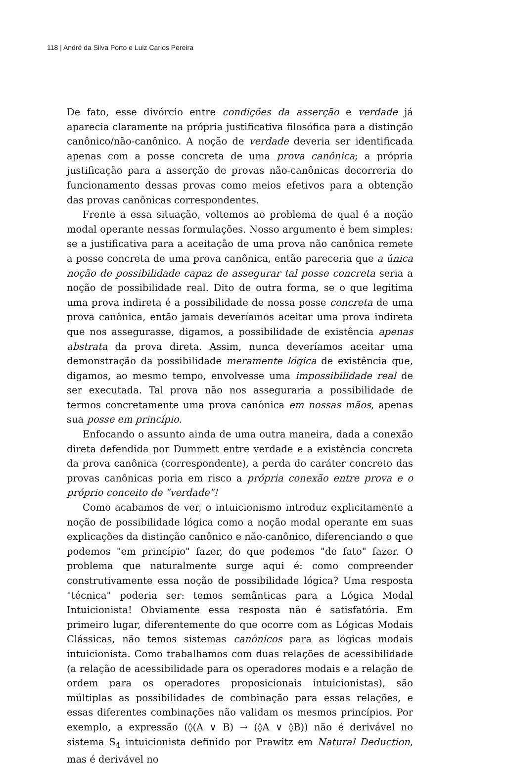118 | André da Silva Porto e Luiz Carlos Pereira
De fato, esse divórcio entre condições da asserção e verdade já aparecia claramente na própria justificativa filosófica para a distinção canônico/não-canônico. A noção de verdade deveria ser identificada apenas com a posse concreta de uma prova canônica; a própria justificação para a asserção de provas não-canônicas decorreria do funcionamento dessas provas como meios efetivos para a obtenção das provas canônicas correspondentes.
Frente a essa situação, voltemos ao problema de qual é a noção modal operante nessas formulações. Nosso argumento é bem simples: se a justificativa para a aceitação de uma prova não canônica remete a posse concreta de uma prova canônica, então pareceria que a única noção de possibilidade capaz de assegurar tal posse concreta seria a noção de possibilidade real. Dito de outra forma, se o que legitima uma prova indireta é a possibilidade de nossa posse concreta de uma prova canônica, então jamais deveríamos aceitar uma prova indireta que nos assegurasse, digamos, a possibilidade de existência apenas abstrata da prova direta. Assim, nunca deveríamos aceitar uma demonstração da possibilidade meramente lógica de existência que, digamos, ao mesmo tempo, envolvesse uma impossibilidade real de ser executada. Tal prova não nos asseguraria a possibilidade de termos concretamente uma prova canônica em nossas mãos, apenas sua posse em princípio.
Enfocando o assunto ainda de uma outra maneira, dada a conexão direta defendida por Dummett entre verdade e a existência concreta da prova canônica (correspondente), a perda do caráter concreto das provas canônicas poria em risco a própria conexão entre prova e o próprio conceito de "verdade"!
Como acabamos de ver, o intuicionismo introduz explicitamente a noção de possibilidade lógica como a noção modal operante em suas explicações da distinção canônico e não-canônico, diferenciando o que podemos "em princípio" fazer, do que podemos "de fato" fazer. O problema que naturalmente surge aqui é: como compreender construtivamente essa noção de possibilidade lógica? Uma resposta "técnica" poderia ser: temos semânticas para a Lógica Modal Intuicionista! Obviamente essa resposta não é satisfatória. Em primeiro lugar, diferentemente do que ocorre com as Lógicas Modais Clássicas, não temos sistemas canônicos para as lógicas modais intuicionista. Como trabalhamos com duas relações de acessibilidade (a relação de acessibilidade para os operadores modais e a relação de ordem para os operadores proposicionais intuicionistas), são múltiplas as possibilidades de combinação para essas relações, e essas diferentes combinações não validam os mesmos princípios. Por exemplo, a expressão (◊(A ∨ B) → (◊A ∨ ◊B)) não é derivável no sistema S<sub>4</sub> intuicionista definido por Prawitz em Natural Deduction, mas é derivável no